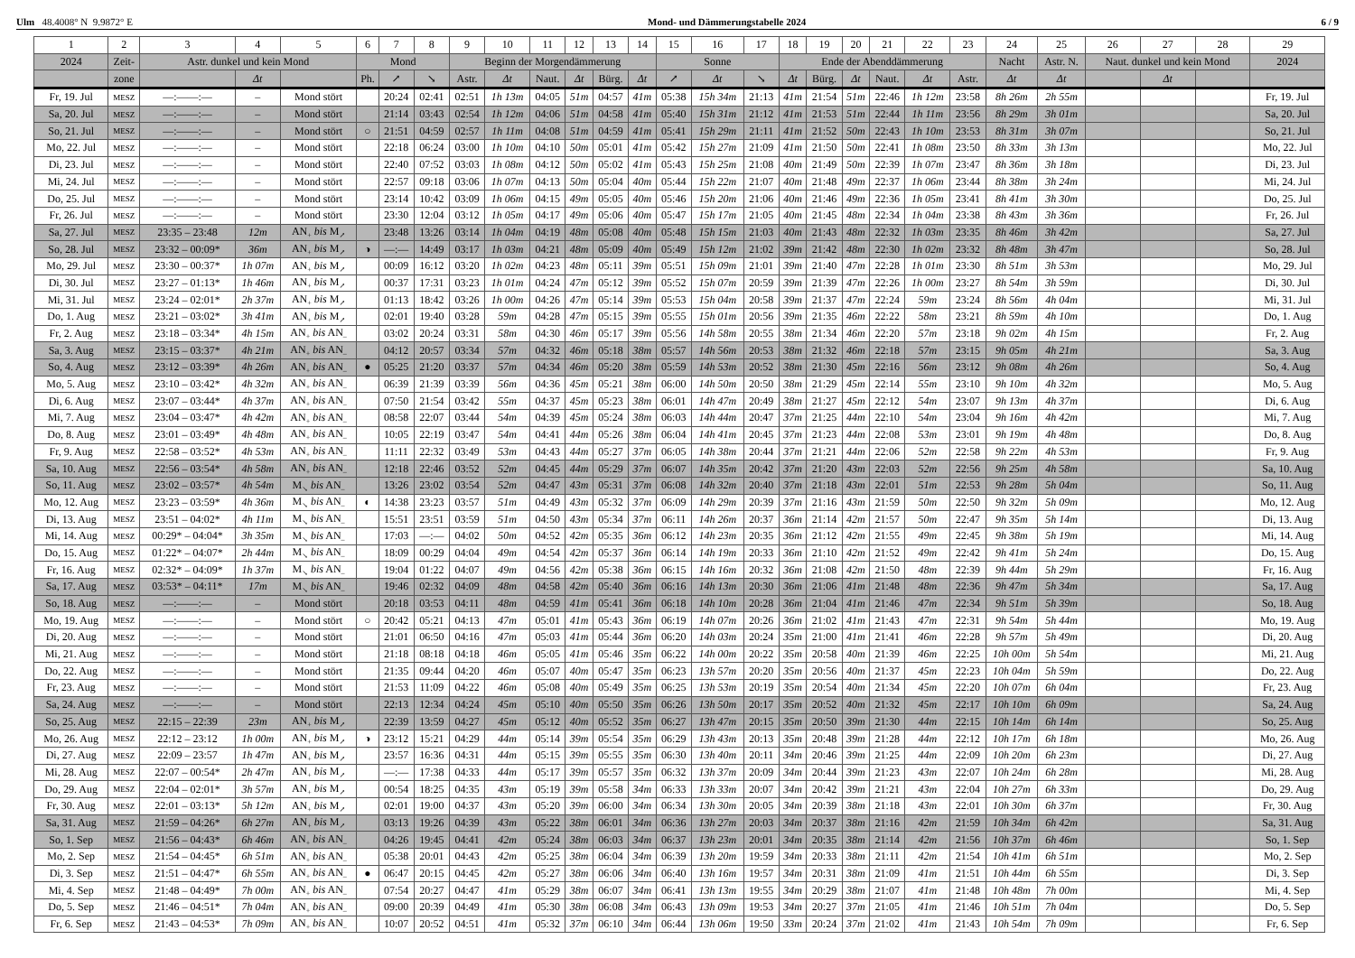Ulm 48.4008° N 9.9872° E Mond- und Dämmerungstabelle 2024
6 / 9
| 1 | 2 | 3 | 4 | 5 | 6 | 7 | 8 | 9 | 10 | 11 | 12 | 13 | 14 | 15 | 16 | 17 | 18 | 19 | 20 | 21 | 22 | 23 | 24 | 25 | 26 | 27 | 28 | 29 |
| --- | --- | --- | --- | --- | --- | --- | --- | --- | --- | --- | --- | --- | --- | --- | --- | --- | --- | --- | --- | --- | --- | --- | --- | --- | --- | --- | --- | --- |
| 2024 | Zeit- | Astr. dunkel und kein Mond | | | Mond | | | Beginn der Morgendämmerung | | | | | | Sonne | | | Ende der Abenddämmerung | | | | | | Nacht | Astr. N. | Naut. dunkel und kein Mond | | | 2024 |
| | zone | | Δt | | Ph. | ↗ | ↘ | Astr. | Δt | Naut. | Δt | Bürg. | Δt | ↗ | Δt | ↘ | Δt | Bürg. | Δt | Naut. | Δt | Astr. | Δt | Δt | | Δt | | |
| Fr, 19. Jul | MESZ | —:——:— | – | Mond stört | | 20:24 | 02:41 | 02:51 | 1h 13m | 04:05 | 51m | 04:57 | 41m | 05:38 | 15h 34m | 21:13 | 41m | 21:54 | 51m | 22:46 | 1h 12m | 23:58 | 8h 26m | 2h 55m | | | | Fr, 19. Jul |
| Sa, 20. Jul | MESZ | —:——:— | – | Mond stört | | 21:14 | 03:43 | 02:54 | 1h 12m | 04:06 | 51m | 04:58 | 41m | 05:40 | 15h 31m | 21:12 | 41m | 21:53 | 51m | 22:44 | 1h 11m | 23:56 | 8h 29m | 3h 01m | | | | Sa, 20. Jul |
| So, 21. Jul | MESZ | —:——:— | – | Mond stört | ○ | 21:51 | 04:59 | 02:57 | 1h 11m | 04:08 | 51m | 04:59 | 41m | 05:41 | 15h 29m | 21:11 | 41m | 21:52 | 50m | 22:43 | 1h 10m | 23:53 | 8h 31m | 3h 07m | | | | So, 21. Jul |
| Mo, 22. Jul | MESZ | —:——:— | – | Mond stört | | 22:18 | 06:24 | 03:00 | 1h 10m | 04:10 | 50m | 05:01 | 41m | 05:42 | 15h 27m | 21:09 | 41m | 21:50 | 50m | 22:41 | 1h 08m | 23:50 | 8h 33m | 3h 13m | | | | Mo, 22. Jul |
| Di, 23. Jul | MESZ | —:——:— | – | Mond stört | | 22:40 | 07:52 | 03:03 | 1h 08m | 04:12 | 50m | 05:02 | 41m | 05:43 | 15h 25m | 21:08 | 40m | 21:49 | 50m | 22:39 | 1h 07m | 23:47 | 8h 36m | 3h 18m | | | | Di, 23. Jul |
| Mi, 24. Jul | MESZ | —:——:— | – | Mond stört | | 22:57 | 09:18 | 03:06 | 1h 07m | 04:13 | 50m | 05:04 | 40m | 05:44 | 15h 22m | 21:07 | 40m | 21:48 | 49m | 22:37 | 1h 06m | 23:44 | 8h 38m | 3h 24m | | | | Mi, 24. Jul |
| Do, 25. Jul | MESZ | —:——:— | – | Mond stört | | 23:14 | 10:42 | 03:09 | 1h 06m | 04:15 | 49m | 05:05 | 40m | 05:46 | 15h 20m | 21:06 | 40m | 21:46 | 49m | 22:36 | 1h 05m | 23:41 | 8h 41m | 3h 30m | | | | Do, 25. Jul |
| Fr, 26. Jul | MESZ | —:——:— | – | Mond stört | | 23:30 | 12:04 | 03:12 | 1h 05m | 04:17 | 49m | 05:06 | 40m | 05:47 | 15h 17m | 21:05 | 40m | 21:45 | 48m | 22:34 | 1h 04m | 23:38 | 8h 43m | 3h 36m | | | | Fr, 26. Jul |
| Sa, 27. Jul | MESZ | 23:35 – 23:48 | 12m | AN<sub>+</sub> bis M<sub>↗</sub> | | 23:48 | 13:26 | 03:14 | 1h 04m | 04:19 | 48m | 05:08 | 40m | 05:48 | 15h 15m | 21:03 | 40m | 21:43 | 48m | 22:32 | 1h 03m | 23:35 | 8h 46m | 3h 42m | | | | Sa, 27. Jul |
| So, 28. Jul | MESZ | 23:32 – 00:09* | 36m | AN<sub>+</sub> bis M<sub>↗</sub> | ◑ | —:— | 14:49 | 03:17 | 1h 03m | 04:21 | 48m | 05:09 | 40m | 05:49 | 15h 12m | 21:02 | 39m | 21:42 | 48m | 22:30 | 1h 02m | 23:32 | 8h 48m | 3h 47m | | | | So, 28. Jul |
| Mo, 29. Jul | MESZ | 23:30 – 00:37* | 1h 07m | AN<sub>+</sub> bis M<sub>↗</sub> | | 00:09 | 16:12 | 03:20 | 1h 02m | 04:23 | 48m | 05:11 | 39m | 05:51 | 15h 09m | 21:01 | 39m | 21:40 | 47m | 22:28 | 1h 01m | 23:30 | 8h 51m | 3h 53m | | | | Mo, 29. Jul |
| Di, 30. Jul | MESZ | 23:27 – 01:13* | 1h 46m | AN<sub>+</sub> bis M<sub>↗</sub> | | 00:37 | 17:31 | 03:23 | 1h 01m | 04:24 | 47m | 05:12 | 39m | 05:52 | 15h 07m | 20:59 | 39m | 21:39 | 47m | 22:26 | 1h 00m | 23:27 | 8h 54m | 3h 59m | | | | Di, 30. Jul |
| Mi, 31. Jul | MESZ | 23:24 – 02:01* | 2h 37m | AN<sub>+</sub> bis M<sub>↗</sub> | | 01:13 | 18:42 | 03:26 | 1h 00m | 04:26 | 47m | 05:14 | 39m | 05:53 | 15h 04m | 20:58 | 39m | 21:37 | 47m | 22:24 | 59m | 23:24 | 8h 56m | 4h 04m | | | | Mi, 31. Jul |
| Do, 1. Aug | MESZ | 23:21 – 03:02* | 3h 41m | AN<sub>+</sub> bis M<sub>↗</sub> | | 02:01 | 19:40 | 03:28 | 59m | 04:28 | 47m | 05:15 | 39m | 05:55 | 15h 01m | 20:56 | 39m | 21:35 | 46m | 22:22 | 58m | 23:21 | 8h 59m | 4h 10m | | | | Do, 1. Aug |
| Fr, 2. Aug | MESZ | 23:18 – 03:34* | 4h 15m | AN<sub>+</sub> bis AN<sub>–</sub> | | 03:02 | 20:24 | 03:31 | 58m | 04:30 | 46m | 05:17 | 39m | 05:56 | 14h 58m | 20:55 | 38m | 21:34 | 46m | 22:20 | 57m | 23:18 | 9h 02m | 4h 15m | | | | Fr, 2. Aug |
| Sa, 3. Aug | MESZ | 23:15 – 03:37* | 4h 21m | AN<sub>+</sub> bis AN<sub>–</sub> | | 04:12 | 20:57 | 03:34 | 57m | 04:32 | 46m | 05:18 | 38m | 05:57 | 14h 56m | 20:53 | 38m | 21:32 | 46m | 22:18 | 57m | 23:15 | 9h 05m | 4h 21m | | | | Sa, 3. Aug |
| So, 4. Aug | MESZ | 23:12 – 03:39* | 4h 26m | AN<sub>+</sub> bis AN<sub>–</sub> | ● | 05:25 | 21:20 | 03:37 | 57m | 04:34 | 46m | 05:20 | 38m | 05:59 | 14h 53m | 20:52 | 38m | 21:30 | 45m | 22:16 | 56m | 23:12 | 9h 08m | 4h 26m | | | | So, 4. Aug |
| Mo, 5. Aug | MESZ | 23:10 – 03:42* | 4h 32m | AN<sub>+</sub> bis AN<sub>–</sub> | | 06:39 | 21:39 | 03:39 | 56m | 04:36 | 45m | 05:21 | 38m | 06:00 | 14h 50m | 20:50 | 38m | 21:29 | 45m | 22:14 | 55m | 23:10 | 9h 10m | 4h 32m | | | | Mo, 5. Aug |
| Di, 6. Aug | MESZ | 23:07 – 03:44* | 4h 37m | AN<sub>+</sub> bis AN<sub>–</sub> | | 07:50 | 21:54 | 03:42 | 55m | 04:37 | 45m | 05:23 | 38m | 06:01 | 14h 47m | 20:49 | 38m | 21:27 | 45m | 22:12 | 54m | 23:07 | 9h 13m | 4h 37m | | | | Di, 6. Aug |
| Mi, 7. Aug | MESZ | 23:04 – 03:47* | 4h 42m | AN<sub>+</sub> bis AN<sub>–</sub> | | 08:58 | 22:07 | 03:44 | 54m | 04:39 | 45m | 05:24 | 38m | 06:03 | 14h 44m | 20:47 | 37m | 21:25 | 44m | 22:10 | 54m | 23:04 | 9h 16m | 4h 42m | | | | Mi, 7. Aug |
| Do, 8. Aug | MESZ | 23:01 – 03:49* | 4h 48m | AN<sub>+</sub> bis AN<sub>–</sub> | | 10:05 | 22:19 | 03:47 | 54m | 04:41 | 44m | 05:26 | 38m | 06:04 | 14h 41m | 20:45 | 37m | 21:23 | 44m | 22:08 | 53m | 23:01 | 9h 19m | 4h 48m | | | | Do, 8. Aug |
| Fr, 9. Aug | MESZ | 22:58 – 03:52* | 4h 53m | AN<sub>+</sub> bis AN<sub>–</sub> | | 11:11 | 22:32 | 03:49 | 53m | 04:43 | 44m | 05:27 | 37m | 06:05 | 14h 38m | 20:44 | 37m | 21:21 | 44m | 22:06 | 52m | 22:58 | 9h 22m | 4h 53m | | | | Fr, 9. Aug |
| Sa, 10. Aug | MESZ | 22:56 – 03:54* | 4h 58m | AN<sub>+</sub> bis AN<sub>–</sub> | | 12:18 | 22:46 | 03:52 | 52m | 04:45 | 44m | 05:29 | 37m | 06:07 | 14h 35m | 20:42 | 37m | 21:20 | 43m | 22:03 | 52m | 22:56 | 9h 25m | 4h 58m | | | | Sa, 10. Aug |
| So, 11. Aug | MESZ | 23:02 – 03:57* | 4h 54m | M<sub>↘</sub> bis AN<sub>–</sub> | | 13:26 | 23:02 | 03:54 | 52m | 04:47 | 43m | 05:31 | 37m | 06:08 | 14h 32m | 20:40 | 37m | 21:18 | 43m | 22:01 | 51m | 22:53 | 9h 28m | 5h 04m | | | | So, 11. Aug |
| Mo, 12. Aug | MESZ | 23:23 – 03:59* | 4h 36m | M<sub>↘</sub> bis AN<sub>–</sub> | ◐ | 14:38 | 23:23 | 03:57 | 51m | 04:49 | 43m | 05:32 | 37m | 06:09 | 14h 29m | 20:39 | 37m | 21:16 | 43m | 21:59 | 50m | 22:50 | 9h 32m | 5h 09m | | | | Mo, 12. Aug |
| Di, 13. Aug | MESZ | 23:51 – 04:02* | 4h 11m | M<sub>↘</sub> bis AN<sub>–</sub> | | 15:51 | 23:51 | 03:59 | 51m | 04:50 | 43m | 05:34 | 37m | 06:11 | 14h 26m | 20:37 | 36m | 21:14 | 42m | 21:57 | 50m | 22:47 | 9h 35m | 5h 14m | | | | Di, 13. Aug |
| Mi, 14. Aug | MESZ | 00:29* – 04:04* | 3h 35m | M<sub>↘</sub> bis AN<sub>–</sub> | | 17:03 | —:— | 04:02 | 50m | 04:52 | 42m | 05:35 | 36m | 06:12 | 14h 23m | 20:35 | 36m | 21:12 | 42m | 21:55 | 49m | 22:45 | 9h 38m | 5h 19m | | | | Mi, 14. Aug |
| Do, 15. Aug | MESZ | 01:22* – 04:07* | 2h 44m | M<sub>↘</sub> bis AN<sub>–</sub> | | 18:09 | 00:29 | 04:04 | 49m | 04:54 | 42m | 05:37 | 36m | 06:14 | 14h 19m | 20:33 | 36m | 21:10 | 42m | 21:52 | 49m | 22:42 | 9h 41m | 5h 24m | | | | Do, 15. Aug |
| Fr, 16. Aug | MESZ | 02:32* – 04:09* | 1h 37m | M<sub>↘</sub> bis AN<sub>–</sub> | | 19:04 | 01:22 | 04:07 | 49m | 04:56 | 42m | 05:38 | 36m | 06:15 | 14h 16m | 20:32 | 36m | 21:08 | 42m | 21:50 | 48m | 22:39 | 9h 44m | 5h 29m | | | | Fr, 16. Aug |
| Sa, 17. Aug | MESZ | 03:53* – 04:11* | 17m | M<sub>↘</sub> bis AN<sub>–</sub> | | 19:46 | 02:32 | 04:09 | 48m | 04:58 | 42m | 05:40 | 36m | 06:16 | 14h 13m | 20:30 | 36m | 21:06 | 41m | 21:48 | 48m | 22:36 | 9h 47m | 5h 34m | | | | Sa, 17. Aug |
| So, 18. Aug | MESZ | —:——:— | – | Mond stört | | 20:18 | 03:53 | 04:11 | 48m | 04:59 | 41m | 05:41 | 36m | 06:18 | 14h 10m | 20:28 | 36m | 21:04 | 41m | 21:46 | 47m | 22:34 | 9h 51m | 5h 39m | | | | So, 18. Aug |
| Mo, 19. Aug | MESZ | —:——:— | – | Mond stört | ○ | 20:42 | 05:21 | 04:13 | 47m | 05:01 | 41m | 05:43 | 36m | 06:19 | 14h 07m | 20:26 | 36m | 21:02 | 41m | 21:43 | 47m | 22:31 | 9h 54m | 5h 44m | | | | Mo, 19. Aug |
| Di, 20. Aug | MESZ | —:——:— | – | Mond stört | | 21:01 | 06:50 | 04:16 | 47m | 05:03 | 41m | 05:44 | 36m | 06:20 | 14h 03m | 20:24 | 35m | 21:00 | 41m | 21:41 | 46m | 22:28 | 9h 57m | 5h 49m | | | | Di, 20. Aug |
| Mi, 21. Aug | MESZ | —:——:— | – | Mond stört | | 21:18 | 08:18 | 04:18 | 46m | 05:05 | 41m | 05:46 | 35m | 06:22 | 14h 00m | 20:22 | 35m | 20:58 | 40m | 21:39 | 46m | 22:25 | 10h 00m | 5h 54m | | | | Mi, 21. Aug |
| Do, 22. Aug | MESZ | —:——:— | – | Mond stört | | 21:35 | 09:44 | 04:20 | 46m | 05:07 | 40m | 05:47 | 35m | 06:23 | 13h 57m | 20:20 | 35m | 20:56 | 40m | 21:37 | 45m | 22:23 | 10h 04m | 5h 59m | | | | Do, 22. Aug |
| Fr, 23. Aug | MESZ | —:——:— | – | Mond stört | | 21:53 | 11:09 | 04:22 | 46m | 05:08 | 40m | 05:49 | 35m | 06:25 | 13h 53m | 20:19 | 35m | 20:54 | 40m | 21:34 | 45m | 22:20 | 10h 07m | 6h 04m | | | | Fr, 23. Aug |
| Sa, 24. Aug | MESZ | —:——:— | – | Mond stört | | 22:13 | 12:34 | 04:24 | 45m | 05:10 | 40m | 05:50 | 35m | 06:26 | 13h 50m | 20:17 | 35m | 20:52 | 40m | 21:32 | 45m | 22:17 | 10h 10m | 6h 09m | | | | Sa, 24. Aug |
| So, 25. Aug | MESZ | 22:15 – 22:39 | 23m | AN<sub>+</sub> bis M<sub>↗</sub> | | 22:39 | 13:59 | 04:27 | 45m | 05:12 | 40m | 05:52 | 35m | 06:27 | 13h 47m | 20:15 | 35m | 20:50 | 39m | 21:30 | 44m | 22:15 | 10h 14m | 6h 14m | | | | So, 25. Aug |
| Mo, 26. Aug | MESZ | 22:12 – 23:12 | 1h 00m | AN<sub>+</sub> bis M<sub>↗</sub> | ◑ | 23:12 | 15:21 | 04:29 | 44m | 05:14 | 39m | 05:54 | 35m | 06:29 | 13h 43m | 20:13 | 35m | 20:48 | 39m | 21:28 | 44m | 22:12 | 10h 17m | 6h 18m | | | | Mo, 26. Aug |
| Di, 27. Aug | MESZ | 22:09 – 23:57 | 1h 47m | AN<sub>+</sub> bis M<sub>↗</sub> | | 23:57 | 16:36 | 04:31 | 44m | 05:15 | 39m | 05:55 | 35m | 06:30 | 13h 40m | 20:11 | 34m | 20:46 | 39m | 21:25 | 44m | 22:09 | 10h 20m | 6h 23m | | | | Di, 27. Aug |
| Mi, 28. Aug | MESZ | 22:07 – 00:54* | 2h 47m | AN<sub>+</sub> bis M<sub>↗</sub> | | —:— | 17:38 | 04:33 | 44m | 05:17 | 39m | 05:57 | 35m | 06:32 | 13h 37m | 20:09 | 34m | 20:44 | 39m | 21:23 | 43m | 22:07 | 10h 24m | 6h 28m | | | | Mi, 28. Aug |
| Do, 29. Aug | MESZ | 22:04 – 02:01* | 3h 57m | AN<sub>+</sub> bis M<sub>↗</sub> | | 00:54 | 18:25 | 04:35 | 43m | 05:19 | 39m | 05:58 | 34m | 06:33 | 13h 33m | 20:07 | 34m | 20:42 | 39m | 21:21 | 43m | 22:04 | 10h 27m | 6h 33m | | | | Do, 29. Aug |
| Fr, 30. Aug | MESZ | 22:01 – 03:13* | 5h 12m | AN<sub>+</sub> bis M<sub>↗</sub> | | 02:01 | 19:00 | 04:37 | 43m | 05:20 | 39m | 06:00 | 34m | 06:34 | 13h 30m | 20:05 | 34m | 20:39 | 38m | 21:18 | 43m | 22:01 | 10h 30m | 6h 37m | | | | Fr, 30. Aug |
| Sa, 31. Aug | MESZ | 21:59 – 04:26* | 6h 27m | AN<sub>+</sub> bis M<sub>↗</sub> | | 03:13 | 19:26 | 04:39 | 43m | 05:22 | 38m | 06:01 | 34m | 06:36 | 13h 27m | 20:03 | 34m | 20:37 | 38m | 21:16 | 42m | 21:59 | 10h 34m | 6h 42m | | | | Sa, 31. Aug |
| So, 1. Sep | MESZ | 21:56 – 04:43* | 6h 46m | AN<sub>+</sub> bis AN<sub>–</sub> | | 04:26 | 19:45 | 04:41 | 42m | 05:24 | 38m | 06:03 | 34m | 06:37 | 13h 23m | 20:01 | 34m | 20:35 | 38m | 21:14 | 42m | 21:56 | 10h 37m | 6h 46m | | | | So, 1. Sep |
| Mo, 2. Sep | MESZ | 21:54 – 04:45* | 6h 51m | AN<sub>+</sub> bis AN<sub>–</sub> | | 05:38 | 20:01 | 04:43 | 42m | 05:25 | 38m | 06:04 | 34m | 06:39 | 13h 20m | 19:59 | 34m | 20:33 | 38m | 21:11 | 42m | 21:54 | 10h 41m | 6h 51m | | | | Mo, 2. Sep |
| Di, 3. Sep | MESZ | 21:51 – 04:47* | 6h 55m | AN<sub>+</sub> bis AN<sub>–</sub> | ● | 06:47 | 20:15 | 04:45 | 42m | 05:27 | 38m | 06:06 | 34m | 06:40 | 13h 16m | 19:57 | 34m | 20:31 | 38m | 21:09 | 41m | 21:51 | 10h 44m | 6h 55m | | | | Di, 3. Sep |
| Mi, 4. Sep | MESZ | 21:48 – 04:49* | 7h 00m | AN<sub>+</sub> bis AN<sub>–</sub> | | 07:54 | 20:27 | 04:47 | 41m | 05:29 | 38m | 06:07 | 34m | 06:41 | 13h 13m | 19:55 | 34m | 20:29 | 38m | 21:07 | 41m | 21:48 | 10h 48m | 7h 00m | | | | Mi, 4. Sep |
| Do, 5. Sep | MESZ | 21:46 – 04:51* | 7h 04m | AN<sub>+</sub> bis AN<sub>–</sub> | | 09:00 | 20:39 | 04:49 | 41m | 05:30 | 38m | 06:08 | 34m | 06:43 | 13h 09m | 19:53 | 34m | 20:27 | 37m | 21:05 | 41m | 21:46 | 10h 51m | 7h 04m | | | | Do, 5. Sep |
| Fr, 6. Sep | MESZ | 21:43 – 04:53* | 7h 09m | AN<sub>+</sub> bis AN<sub>–</sub> | | 10:07 | 20:52 | 04:51 | 41m | 05:32 | 37m | 06:10 | 34m | 06:44 | 13h 06m | 19:50 | 33m | 20:24 | 37m | 21:02 | 41m | 21:43 | 10h 54m | 7h 09m | | | | Fr, 6. Sep |